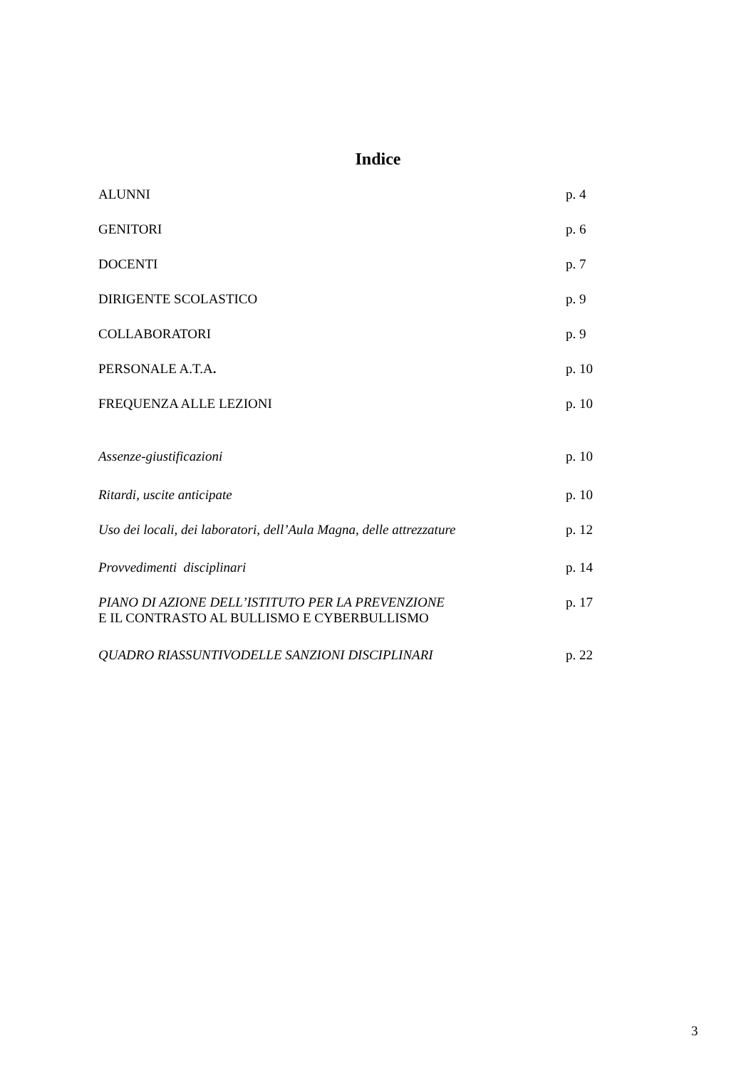Indice
| ALUNNI | p. 4 |
| GENITORI | p. 6 |
| DOCENTI | p. 7 |
| DIRIGENTE SCOLASTICO | p. 9 |
| COLLABORATORI | p. 9 |
| PERSONALE A.T.A . | p. 10 |
| FREQUENZA ALLE LEZIONI | p. 10 |
| Assenze-giustificazioni | p. 10 |
| Ritardi, uscite anticipate | p. 10 |
| Uso dei locali, dei laboratori, dell’Aula Magna, delle attrezzature | p. 12 |
| Provvedimenti disciplinari | p. 14 |
| PIANO DI AZIONE DELL’ISTITUTO PER LA PREVENZIONE E IL CONTRASTO AL BULLISMO E CYBERBULLISMO | p. 17 |
| QUADRO RIASSUNTIVODELLE SANZIONI DISCIPLINARI | p. 22 |
3